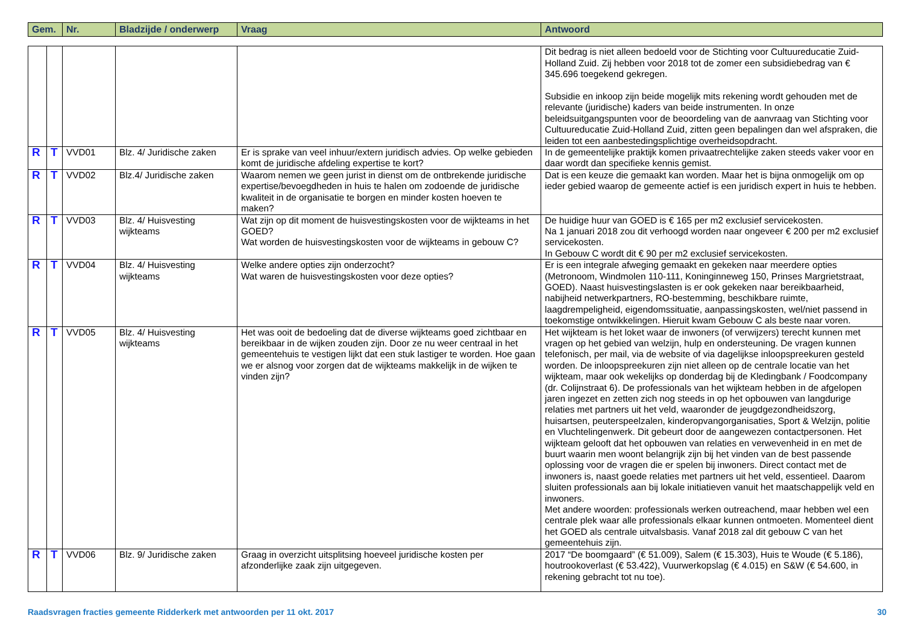| Gem. | Nr. | Bladzijde / onderwerp | Vraag | Antwoord |
| --- | --- | --- | --- | --- |
| | | | | | Dit bedrag is niet alleen bedoeld voor de Stichting voor Cultuureducatie Zuid-Holland Zuid. Zij hebben voor 2018 tot de zomer een subsidiebedrag van € 345.696 toegekend gekregen. Subsidie en inkoop zijn beide mogelijk mits rekening wordt gehouden met de relevante (juridische) kaders van beide instrumenten. In onze beleidsuitgangspunten voor de beoordeling van de aanvraag van Stichting voor Cultuureducatie Zuid-Holland Zuid, zitten geen bepalingen dan wel afspraken, die leiden tot een aanbestedingsplichtige overheidsopdracht. |
| R | T | VVD01 | Blz. 4/ Juridische zaken | Er is sprake van veel inhuur/extern juridisch advies. Op welke gebieden komt de juridische afdeling expertise te kort? | In de gemeentelijke praktijk komen privaatrechtelijke zaken steeds vaker voor en daar wordt dan specifieke kennis gemist. |
| R | T | VVD02 | Blz.4/ Juridische zaken | Waarom nemen we geen jurist in dienst om de ontbrekende juridische expertise/bevoegdheden in huis te halen om zodoende de juridische kwaliteit in de organisatie te borgen en minder kosten hoeven te maken? | Dat is een keuze die gemaakt kan worden. Maar het is bijna onmogelijk om op ieder gebied waarop de gemeente actief is een juridisch expert in huis te hebben. |
| R | T | VVD03 | Blz. 4/ Huisvesting wijkteams | Wat zijn op dit moment de huisvestingskosten voor de wijkteams in het GOED? Wat worden de huisvestingskosten voor de wijkteams in gebouw C? | De huidige huur van GOED is € 165 per m2 exclusief servicekosten. Na 1 januari 2018 zou dit verhoogd worden naar ongeveer € 200 per m2 exclusief servicekosten. In Gebouw C wordt dit € 90 per m2 exclusief servicekosten. |
| R | T | VVD04 | Blz. 4/ Huisvesting wijkteams | Welke andere opties zijn onderzocht? Wat waren de huisvestingskosten voor deze opties? | Er is een integrale afweging gemaakt en gekeken naar meerdere opties (Metronoom, Windmolen 110-111, Koninginneweg 150, Prinses Margrietstraat, GOED). Naast huisvestingslasten is er ook gekeken naar bereikbaarheid, nabijheid netwerkpartners, RO-bestemming, beschikbare ruimte, laagdrempeligheid, eigendomssituatie, aanpassingskosten, wel/niet passend in toekomstige ontwikkelingen. Hieruit kwam Gebouw C als beste naar voren. |
| R | T | VVD05 | Blz. 4/ Huisvesting wijkteams | Het was ooit de bedoeling dat de diverse wijkteams goed zichtbaar en bereikbaar in de wijken zouden zijn. Door ze nu weer centraal in het gemeentehuis te vestigen lijkt dat een stuk lastiger te worden. Hoe gaan we er alsnog voor zorgen dat de wijkteams makkelijk in de wijken te vinden zijn? | Het wijkteam is het loket waar de inwoners (of verwijzers) terecht kunnen met vragen op het gebied van welzijn, hulp en ondersteuning. De vragen kunnen telefonisch, per mail, via de website of via dagelijkse inloopspreekuren gesteld worden. De inloopspreekuren zijn niet alleen op de centrale locatie van het wijkteam, maar ook wekelijks op donderdag bij de Kledingbank / Foodcompany (dr. Colijnstraat 6). De professionals van het wijkteam hebben in de afgelopen jaren ingezet en zetten zich nog steeds in op het opbouwen van langdurige relaties met partners uit het veld, waaronder de jeugdgezondheidszorg, huisartsen, peuterspeelzalen, kinderopvangorganisaties, Sport & Welzijn, politie en Vluchtelingenwerk. Dit gebeurt door de aangewezen contactpersonen. Het wijkteam gelooft dat het opbouwen van relaties en verwevenheid in en met de buurt waarin men woont belangrijk zijn bij het vinden van de best passende oplossing voor de vragen die er spelen bij inwoners. Direct contact met de inwoners is, naast goede relaties met partners uit het veld, essentieel. Daarom sluiten professionals aan bij lokale initiatieven vanuit het maatschappelijk veld en inwoners. Met andere woorden: professionals werken outreachend, maar hebben wel een centrale plek waar alle professionals elkaar kunnen ontmoeten. Momenteel dient het GOED als centrale uitvalsbasis. Vanaf 2018 zal dit gebouw C van het gemeentehuis zijn. |
| R | T | VVD06 | Blz. 9/ Juridische zaken | Graag in overzicht uitsplitsing hoeveel juridische kosten per afzonderlijke zaak zijn uitgegeven. | 2017 “De boomgaard” (€ 51.009), Salem (€ 15.303), Huis te Woude (€ 5.186), houtrookoverlast (€ 53.422), Vuurwerkopslag (€ 4.015) en S&W (€ 54.600, in rekening gebracht tot nu toe). |
Raadsvragen fracties gemeente Ridderkerk met antwoorden per 11 okt. 2017 30